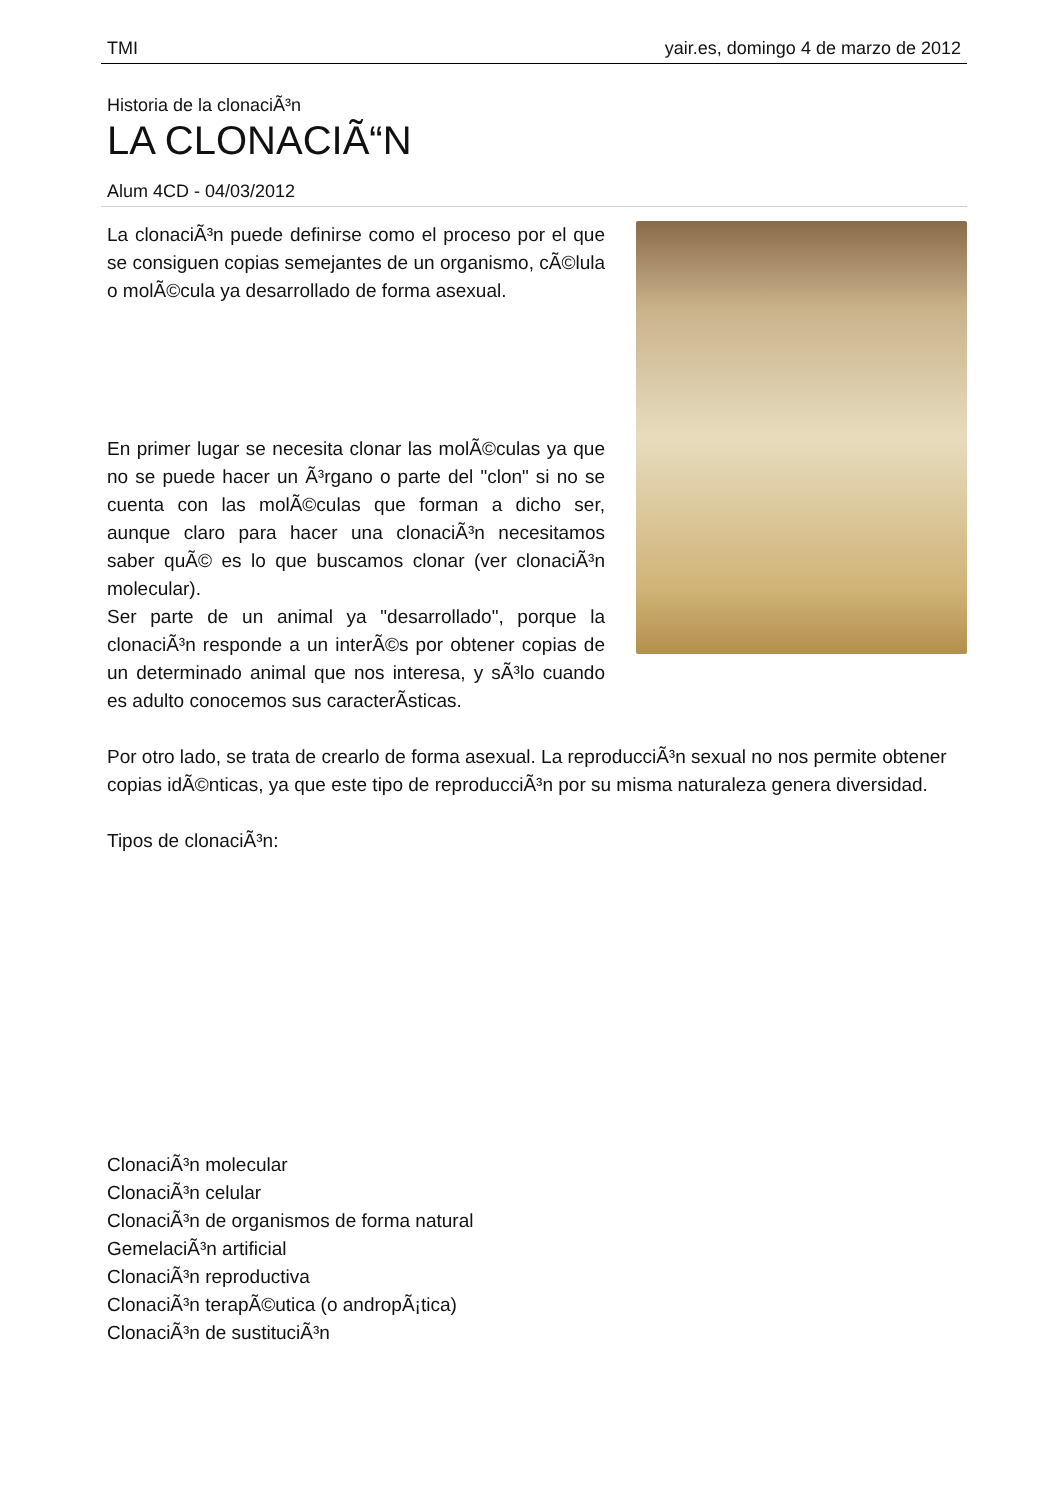TMI yair.es, domingo 4 de marzo de 2012
Historia de la clonaciÃ³n
LA CLONACIÃ“N
Alum 4CD - 04/03/2012
La clonaciÃ³n puede definirse como el proceso por el que se consiguen copias semejantes de un organismo, cÃ©lula o molÃ©cula ya desarrollado de forma asexual.
En primer lugar se necesita clonar las molÃ©culas ya que no se puede hacer un Ã³rgano o parte del "clon" si no se cuenta con las molÃ©culas que forman a dicho ser, aunque claro para hacer una clonaciÃ³n necesitamos saber quÃ© es lo que buscamos clonar (ver clonaciÃ³n molecular).
Ser parte de un animal ya "desarrollado", porque la clonaciÃ³n responde a un interÃ©s por obtener copias de un determinado animal que nos interesa, y sÃ³lo cuando es adulto conocemos sus caracterÃ­sticas.
Por otro lado, se trata de crearlo de forma asexual. La reproducciÃ³n sexual no nos permite obtener copias idÃ©nticas, ya que este tipo de reproducciÃ³n por su misma naturaleza genera diversidad.
Tipos de clonaciÃ³n:
ClonaciÃ³n molecular
ClonaciÃ³n celular
ClonaciÃ³n de organismos de forma natural
GemelaciÃ³n artificial
ClonaciÃ³n reproductiva
ClonaciÃ³n terapÃ©utica (o andropÃ¡tica)
ClonaciÃ³n de sustituciÃ³n